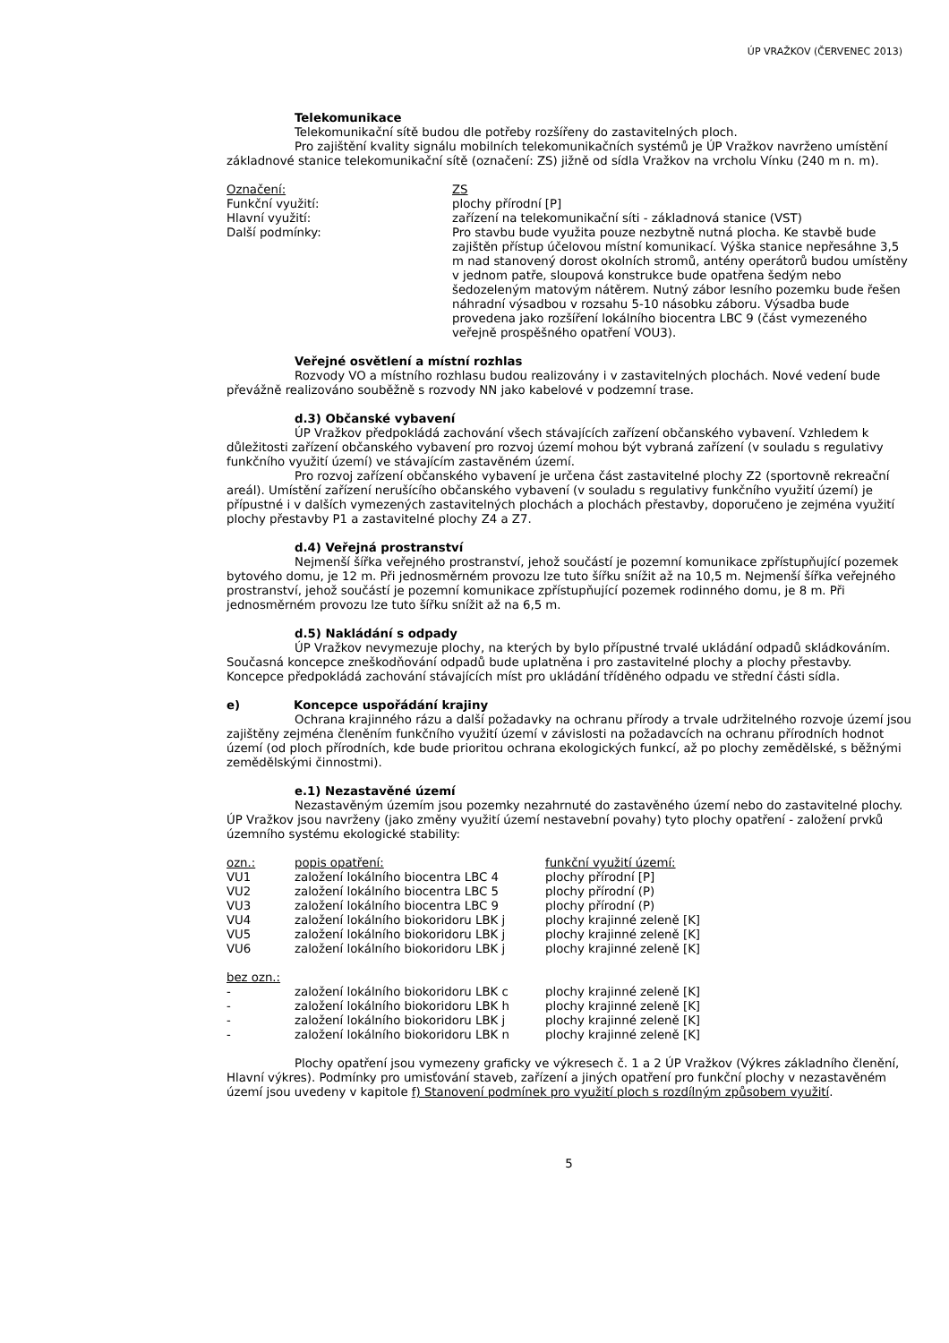ÚP VRAŽKOV (ČERVENEC 2013)
Telekomunikace
Telekomunikační sítě budou dle potřeby rozšířeny do zastavitelných ploch.
Pro zajištění kvality signálu mobilních telekomunikačních systémů je ÚP Vražkov navrženo umístění základnové stanice telekomunikační sítě (označení: ZS) jižně od sídla Vražkov na vrcholu Vínku (240 m n. m).
| Označení: | ZS |
| Funkční využití: | plochy přírodní [P] |
| Hlavní využití: | zařízení na telekomunikační síti - základnová stanice (VST) |
| Další podmínky: | Pro stavbu bude využita pouze nezbytně nutná plocha. Ke stavbě bude zajištěn přístup účelovou místní komunikací. Výška stanice nepřesáhne 3,5 m nad stanovený dorost okolních stromů, antény operátorů budou umístěny v jednom patře, sloupová konstrukce bude opatřena šedým nebo šedozeleným matovým nátěrem. Nutný zábor lesního pozemku bude řešen náhradní výsadbou v rozsahu 5-10 násobku záboru. Výsadba bude provedena jako rozšíření lokálního biocentra LBC 9 (část vymezeného veřejně prospěšného opatření VOU3). |
Veřejné osvětlení a místní rozhlas
Rozvody VO a místního rozhlasu budou realizovány i v zastavitelných plochách. Nové vedení bude převážně realizováno souběžně s rozvody NN jako kabelové v podzemní trase.
d.3) Občanské vybavení
ÚP Vražkov předpokládá zachování všech stávajících zařízení občanského vybavení. Vzhledem k důležitosti zařízení občanského vybavení pro rozvoj území mohou být vybraná zařízení (v souladu s regulativy funkčního využití území) ve stávajícím zastavěném území.
Pro rozvoj zařízení občanského vybavení je určena část zastavitelné plochy Z2 (sportovně rekreační areál). Umístění zařízení nerušícího občanského vybavení (v souladu s regulativy funkčního využití území) je přípustné i v dalších vymezených zastavitelných plochách a plochách přestavby, doporučeno je zejména využití plochy přestavby P1 a zastavitelné plochy Z4 a Z7.
d.4) Veřejná prostranství
Nejmenší šířka veřejného prostranství, jehož součástí je pozemní komunikace zpřístupňující pozemek bytového domu, je 12 m. Při jednosměrném provozu lze tuto šířku snížit až na 10,5 m. Nejmenší šířka veřejného prostranství, jehož součástí je pozemní komunikace zpřístupňující pozemek rodinného domu, je 8 m. Při jednosměrném provozu lze tuto šířku snížit až na 6,5 m.
d.5) Nakládání s odpady
ÚP Vražkov nevymezuje plochy, na kterých by bylo přípustné trvalé ukládání odpadů skládkováním. Současná koncepce zneškodňování odpadů bude uplatněna i pro zastavitelné plochy a plochy přestavby. Koncepce předpokládá zachování stávajících míst pro ukládání tříděného odpadu ve střední části sídla.
e) Koncepce uspořádání krajiny
Ochrana krajinného rázu a další požadavky na ochranu přírody a trvale udržitelného rozvoje území jsou zajištěny zejména členěním funkčního využití území v závislosti na požadavcích na ochranu přírodních hodnot území (od ploch přírodních, kde bude prioritou ochrana ekologických funkcí, až po plochy zemědělské, s běžnými zemědělskými činnostmi).
e.1) Nezastavěné území
Nezastavěným územím jsou pozemky nezahrnuté do zastavěného území nebo do zastavitelné plochy. ÚP Vražkov jsou navrženy (jako změny využití území nestavební povahy) tyto plochy opatření - založení prvků územního systému ekologické stability:
| ozn.: | popis opatření: | funkční využití území: |
| VU1 | založení lokálního biocentra LBC 4 | plochy přírodní [P] |
| VU2 | založení lokálního biocentra LBC 5 | plochy přírodní (P) |
| VU3 | založení lokálního biocentra LBC 9 | plochy přírodní (P) |
| VU4 | založení lokálního biokoridoru LBK j | plochy krajinné zeleně [K] |
| VU5 | založení lokálního biokoridoru LBK j | plochy krajinné zeleně [K] |
| VU6 | založení lokálního biokoridoru LBK j | plochy krajinné zeleně [K] |
| bez ozn.: | | |
| - | založení lokálního biokoridoru LBK c | plochy krajinné zeleně [K] |
| - | založení lokálního biokoridoru LBK h | plochy krajinné zeleně [K] |
| - | založení lokálního biokoridoru LBK j | plochy krajinné zeleně [K] |
| - | založení lokálního biokoridoru LBK n | plochy krajinné zeleně [K] |
Plochy opatření jsou vymezeny graficky ve výkresech č. 1 a 2 ÚP Vražkov (Výkres základního členění, Hlavní výkres). Podmínky pro umisťování staveb, zařízení a jiných opatření pro funkční plochy v nezastavěném území jsou uvedeny v kapitole f) Stanovení podmínek pro využití ploch s rozdílným způsobem využití.
5